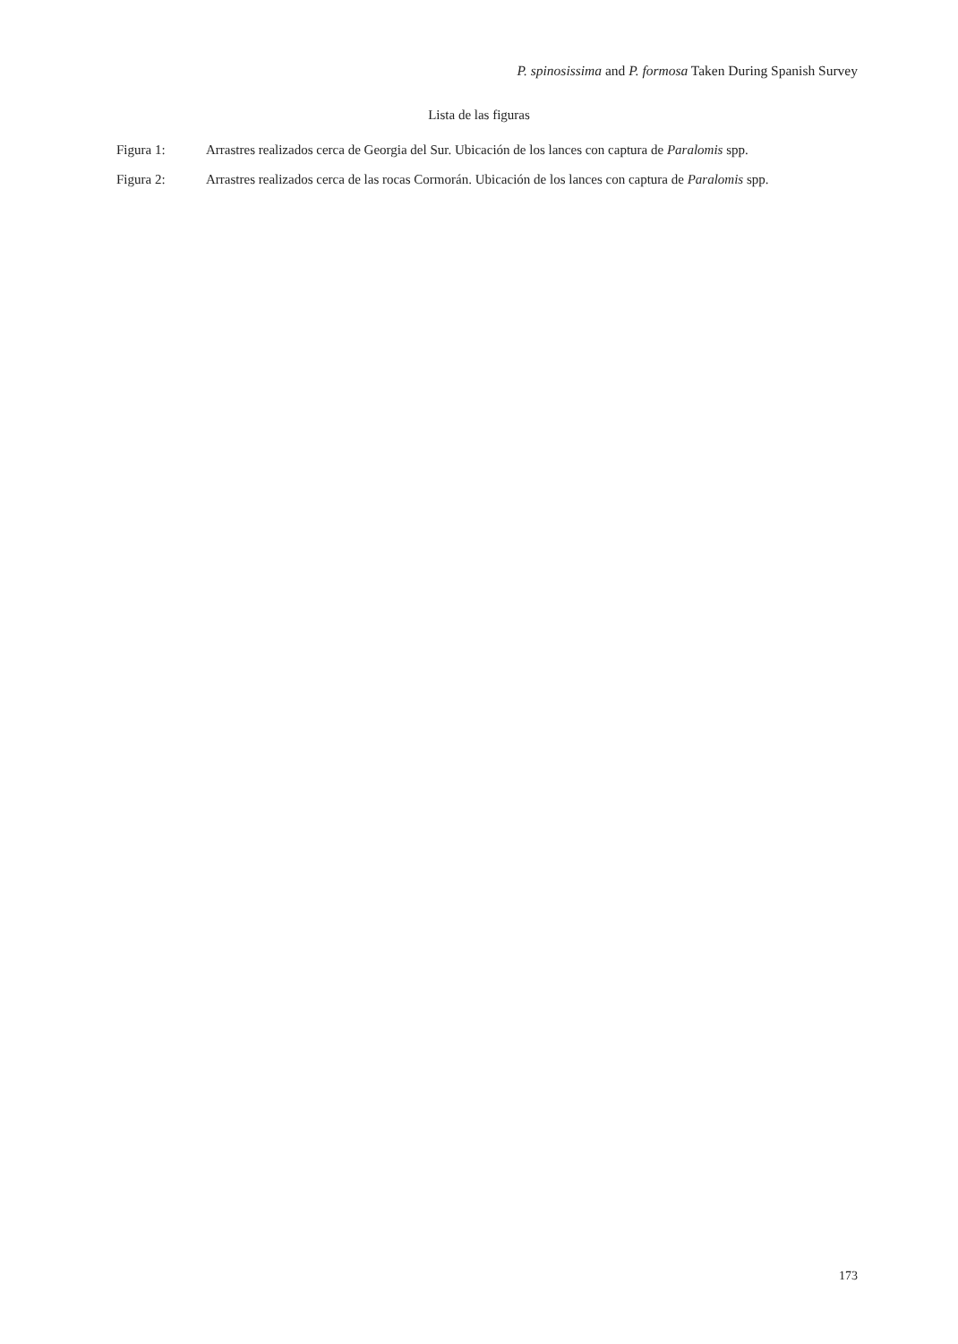P. spinosissima and P. formosa Taken During Spanish Survey
Lista de las figuras
Figura 1: Arrastres realizados cerca de Georgia del Sur. Ubicación de los lances con captura de Paralomis spp.
Figura 2: Arrastres realizados cerca de las rocas Cormorán. Ubicación de los lances con captura de Paralomis spp.
173